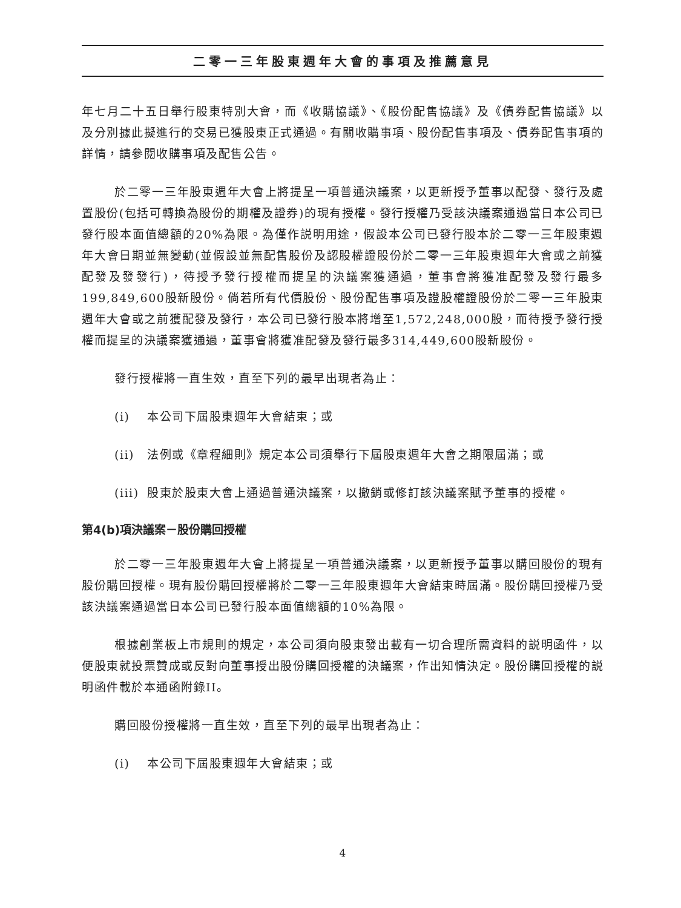二零一三年股東週年大會的事項及推薦意見
年七月二十五日舉行股東特別大會，而《收購協議》、《股份配售協議》及《債券配售協議》以及分別據此擬進行的交易已獲股東正式通過。有關收購事項、股份配售事項及、債券配售事項的詳情，請參閱收購事項及配售公告。
於二零一三年股東週年大會上將提呈一項普通決議案，以更新授予董事以配發、發行及處置股份(包括可轉換為股份的期權及證券)的現有授權。發行授權乃受該決議案通過當日本公司已發行股本面值總額的20%為限。為僅作説明用途，假設本公司已發行股本於二零一三年股東週年大會日期並無變動(並假設並無配售股份及認股權證股份於二零一三年股東週年大會或之前獲配發及發發行)，待授予發行授權而提呈的決議案獲通過，董事會將獲准配發及發行最多199,849,600股新股份。倘若所有代價股份、股份配售事項及證股權證股份於二零一三年股東週年大會或之前獲配發及發行，本公司已發行股本將增至1,572,248,000股，而待授予發行授權而提呈的決議案獲通過，董事會將獲准配發及發行最多314,449,600股新股份。
發行授權將一直生效，直至下列的最早出現者為止：
(i) 本公司下屆股東週年大會結束；或
(ii) 法例或《章程細則》規定本公司須舉行下屆股東週年大會之期限屆滿；或
(iii) 股東於股東大會上通過普通決議案，以撤銷或修訂該決議案賦予董事的授權。
第4(b)項決議案－股份購回授權
於二零一三年股東週年大會上將提呈一項普通決議案，以更新授予董事以購回股份的現有股份購回授權。現有股份購回授權將於二零一三年股東週年大會結束時屆滿。股份購回授權乃受該決議案通過當日本公司已發行股本面值總額的10%為限。
根據創業板上市規則的規定，本公司須向股東發出載有一切合理所需資料的説明函件，以便股東就投票贊成或反對向董事授出股份購回授權的決議案，作出知情決定。股份購回授權的説明函件載於本通函附錄II。
購回股份授權將一直生效，直至下列的最早出現者為止：
(i) 本公司下屆股東週年大會結束；或
4